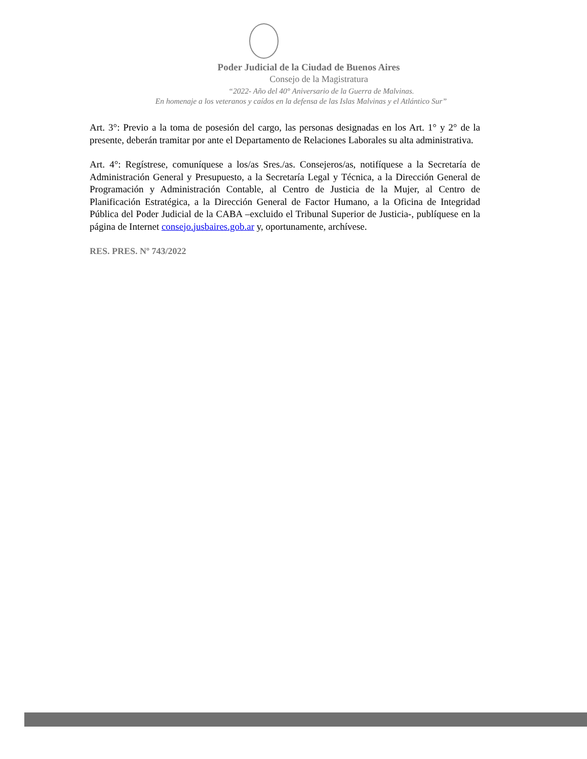Poder Judicial de la Ciudad de Buenos Aires
Consejo de la Magistratura
“2022- Año del 40° Aniversario de la Guerra de Malvinas.
En homenaje a los veteranos y caídos en la defensa de las Islas Malvinas y el Atlántico Sur”
Art. 3°: Previo a la toma de posesión del cargo, las personas designadas en los Art. 1° y 2° de la presente, deberán tramitar por ante el Departamento de Relaciones Laborales su alta administrativa.
Art. 4°: Regístrese, comuníquese a los/as Sres./as. Consejeros/as, notifíquese a la Secretaría de Administración General y Presupuesto, a la Secretaría Legal y Técnica, a la Dirección General de Programación y Administración Contable, al Centro de Justicia de la Mujer, al Centro de Planificación Estratégica, a la Dirección General de Factor Humano, a la Oficina de Integridad Pública del Poder Judicial de la CABA –excluido el Tribunal Superior de Justicia-, publíquese en la página de Internet consejo.jusbaires.gob.ar y, oportunamente, archívese.
RES. PRES. Nº 743/2022